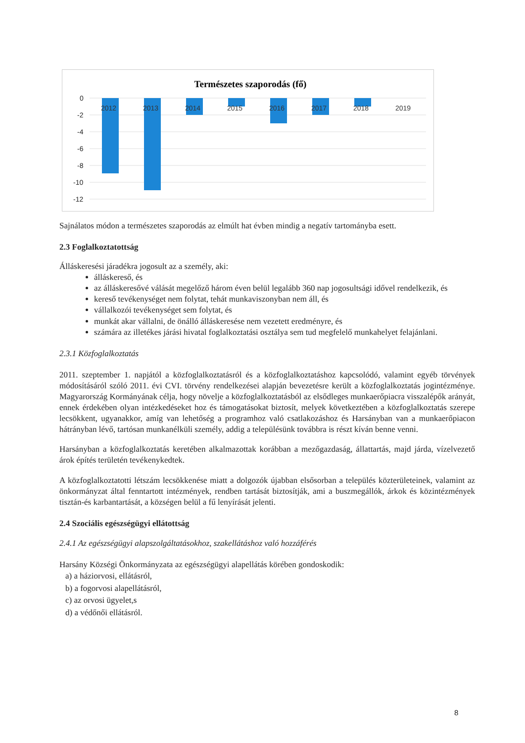Természetes szaporodás (fő)
0
-2
-4
-6
-8
-10
-12
2012
2013
2014
2015
2016
2017
2018
2019
Sajnálatos módon a természetes szaporodás az elmúlt hat évben mindig a negatív tartományba esett.
2.3 Foglalkoztatottság
Álláskeresési járadékra jogosult az a személy, aki:
álláskereső, és
az álláskeresővé válását megelőző három éven belül legalább 360 nap jogosultsági idővel rendelkezik, és
kereső tevékenységet nem folytat, tehát munkaviszonyban nem áll, és
vállalkozói tevékenységet sem folytat, és
munkát akar vállalni, de önálló álláskeresése nem vezetett eredményre, és
számára az illetékes járási hivatal foglalkoztatási osztálya sem tud megfelelő munkahelyet felajánlani.
2.3.1 Közfoglalkoztatás
2011. szeptember 1. napjától a közfoglalkoztatásról és a közfoglalkoztatáshoz kapcsolódó, valamint egyéb törvények módosításáról szóló 2011. évi CVI. törvény rendelkezései alapján bevezetésre került a közfoglalkoztatás jogintézménye. Magyarország Kormányának célja, hogy növelje a közfoglalkoztatásból az elsődleges munkaerőpiacra visszalépők arányát, ennek érdekében olyan intézkedéseket hoz és támogatásokat biztosít, melyek következtében a közfoglalkoztatás szerepe lecsökkent, ugyanakkor, amíg van lehetőség a programhoz való csatlakozáshoz és Harsányban van a munkaerőpiacon hátrányban lévő, tartósan munkanélküli személy, addig a településünk továbbra is részt kíván benne venni.
Harsányban a közfoglalkoztatás keretében alkalmazottak korábban a mezőgazdaság, állattartás, majd járda, vízelvezető árok építés területén tevékenykedtek.
A közfoglalkoztatotti létszám lecsökkenése miatt a dolgozók újabban elsősorban a település közterületeinek, valamint az önkormányzat által fenntartott intézmények, rendben tartását biztosítják, ami a buszmegállók, árkok és közintézmények tisztán-és karbantartását, a községen belül a fű lenyírását jelenti.
2.4 Szociális egészségügyi ellátottság
2.4.1 Az egészségügyi alapszolgáltatásokhoz, szakellátáshoz való hozzáférés
Harsány Községi Önkormányzata az egészségügyi alapellátás körében gondoskodik:
a) a háziorvosi, ellátásról,
b) a fogorvosi alapellátásról,
c) az orvosi ügyelet,s
d) a védőnői ellátásról.
8